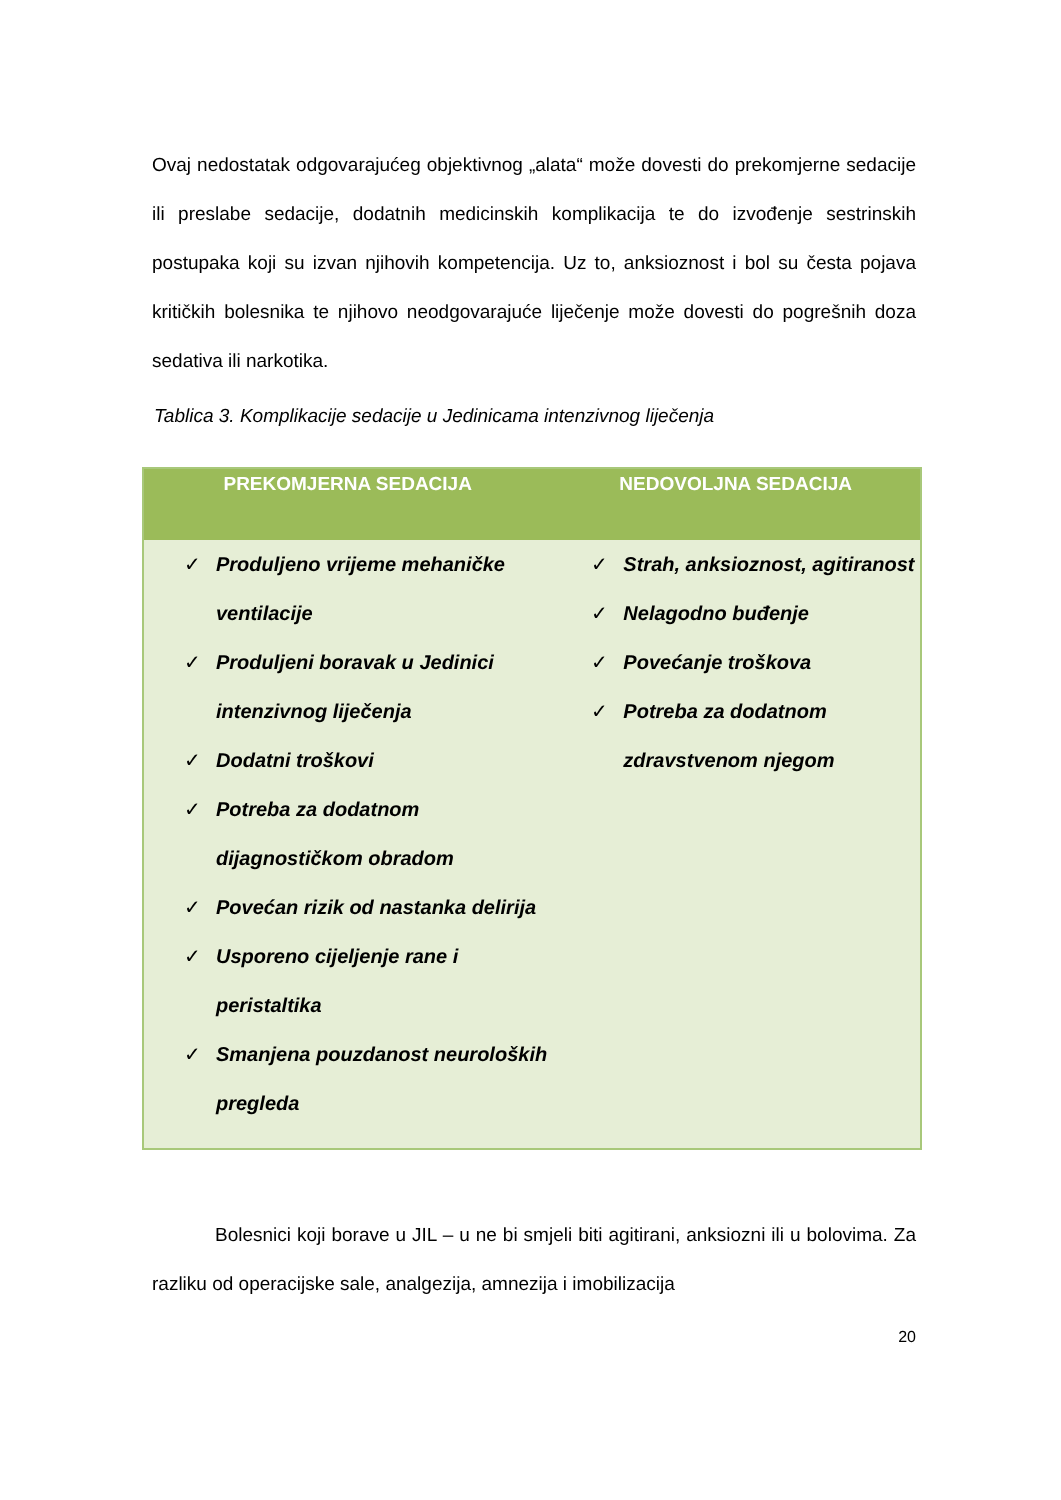Ovaj nedostatak odgovarajućeg objektivnog „alata“ može dovesti do prekomjerne sedacije ili preslabe sedacije, dodatnih medicinskih komplikacija te do izvođenje sestrinskih postupaka koji su izvan njihovih kompetencija. Uz to, anksioznost i bol su česta pojava kritičkih bolesnika te njihovo neodgovarajuće liječenje može dovesti do pogrešnih doza sedativa ili narkotika.
Tablica 3. Komplikacije sedacije u Jedinicama intenzivnog liječenja
| PREKOMJERNA SEDACIJA | NEDOVOLJNA SEDACIJA |
| --- | --- |
| ✓ Produljeno vrijeme mehaničke ventilacije ✓ Produljeni boravak u Jedinici intenzivnog liječenja ✓ Dodatni troškovi ✓ Potreba za dodatnom dijagnostičkom obradom ✓ Povećan rizik od nastanka delirija ✓ Usporeno cijeljenje rane i peristaltika ✓ Smanjena pouzdanost neuroloških pregleda | ✓ Strah, anksioznost, agitiranost ✓ Nelagodno buđenje ✓ Povećanje troškova ✓ Potreba za dodatnom zdravstvenom njegom |
Bolesnici koji borave u JIL – u ne bi smjeli biti agitirani, anksiozni ili u bolovima. Za razliku od operacijske sale, analgezija, amnezija i imobilizacija
20